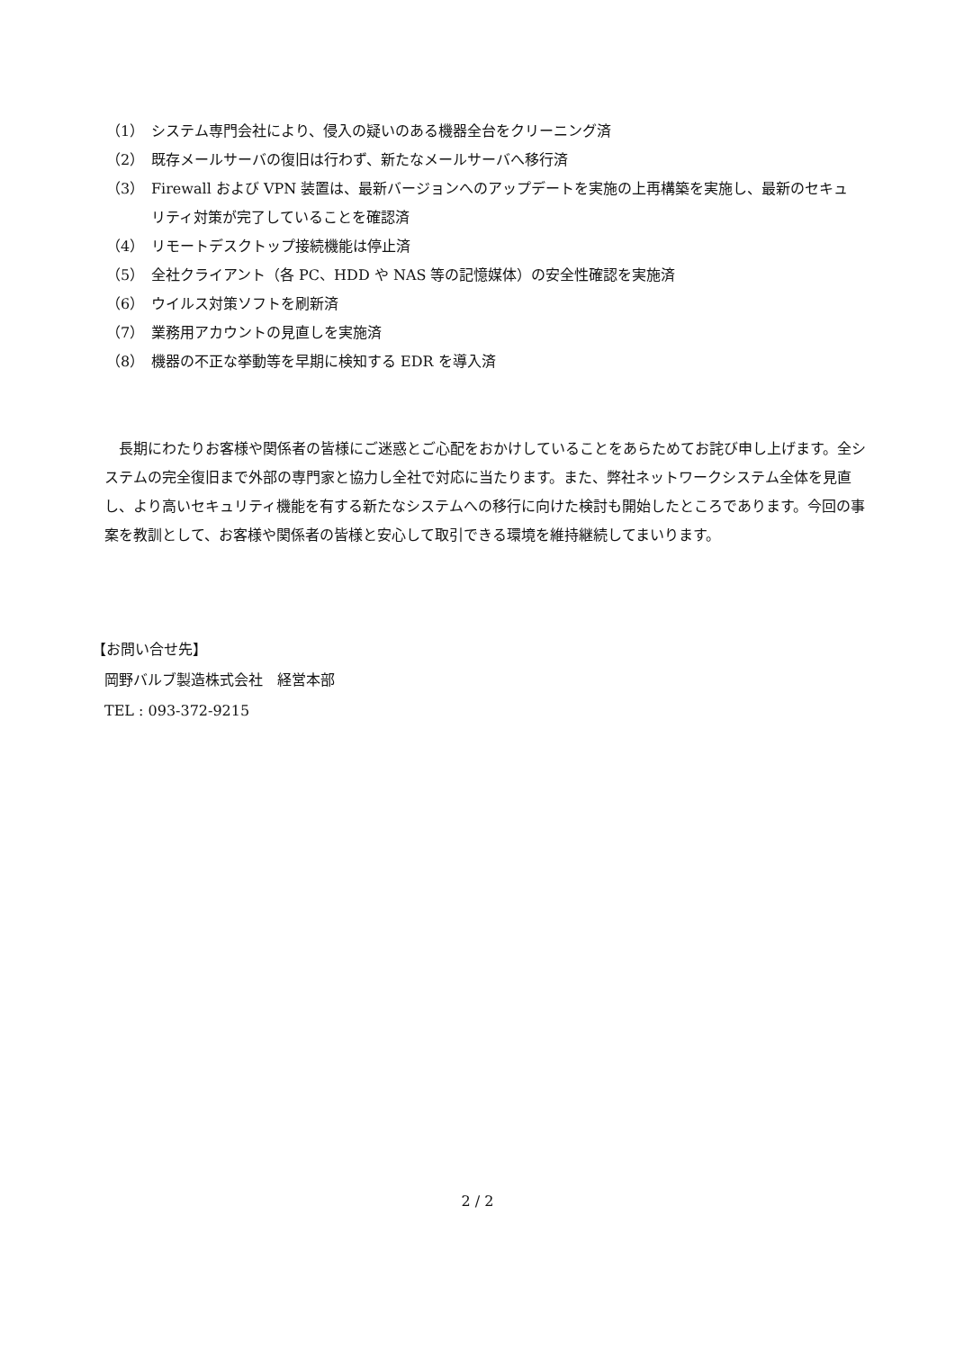（1） システム専門会社により、侵入の疑いのある機器全台をクリーニング済
（2） 既存メールサーバの復旧は行わず、新たなメールサーバへ移行済
（3） Firewall および VPN 装置は、最新バージョンへのアップデートを実施の上再構築を実施し、最新のセキュリティ対策が完了していることを確認済
（4） リモートデスクトップ接続機能は停止済
（5） 全社クライアント（各 PC、HDD や NAS 等の記憶媒体）の安全性確認を実施済
（6） ウイルス対策ソフトを刷新済
（7） 業務用アカウントの見直しを実施済
（8） 機器の不正な挙動等を早期に検知する EDR を導入済
長期にわたりお客様や関係者の皆様にご迷惑とご心配をおかけしていることをあらためてお詫び申し上げます。全システムの完全復旧まで外部の専門家と協力し全社で対応に当たります。また、弊社ネットワークシステム全体を見直し、より高いセキュリティ機能を有する新たなシステムへの移行に向けた検討も開始したところであります。今回の事案を教訓として、お客様や関係者の皆様と安心して取引できる環境を維持継続してまいります。
【お問い合せ先】
岡野バルブ製造株式会社　経営本部
TEL : 093-372-9215
2 / 2